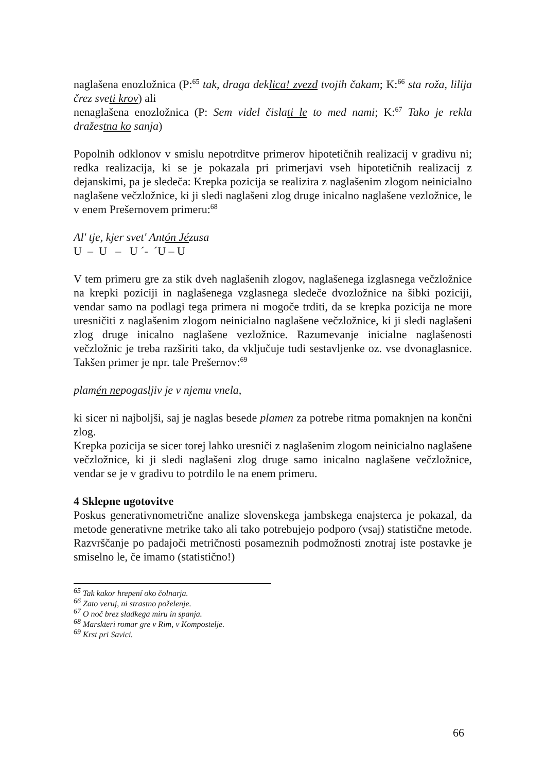naglašena enozložnica (P:<sup>65</sup> tak, draga deklica! zvezd tvojih čakam; K:<sup>66</sup> sta roža, lilija črez sveti krov) ali
nenaglašena enozložnica (P: Sem videl čislati le to med nami; K:<sup>67</sup> Tako je rekla dražestna ko sanja)
Popolnih odklonov v smislu nepotrditve primerov hipotetičnih realizacij v gradivu ni; redka realizacija, ki se je pokazala pri primerjavi vseh hipotetičnih realizacij z dejanskimi, pa je sledeča: Krepka pozicija se realizira z naglašenim zlogom neinicialno naglašene večzložnice, ki ji sledi naglašeni zlog druge inicalno naglašene vezložnice, le v enem Prešernovem primeru:<sup>68</sup>
Al' tje, kjer svet' Antón Jézusa
U – U – U ´- ´U – U
V tem primeru gre za stik dveh naglašenih zlogov, naglašenega izglasnega večzložnice na krepki poziciji in naglašenega vzglasnega sledeče dvozložnice na šibki poziciji, vendar samo na podlagi tega primera ni mogoče trditi, da se krepka pozicija ne more uresničiti z naglašenim zlogom neinicialno naglašene večzložnice, ki ji sledi naglašeni zlog druge inicalno naglašene vezložnice. Razumevanje inicialne naglašenosti večzložnic je treba razširiti tako, da vključuje tudi sestavljenke oz. vse dvonaglasnice. Takšen primer je npr. tale Prešernov:<sup>69</sup>
plamén nepogasljiv je v njemu vnela,
ki sicer ni najboljši, saj je naglas besede plamen za potrebe ritma pomaknjen na končni zlog.
Krepka pozicija se sicer torej lahko uresniči z naglašenim zlogom neinicialno naglašene večzložnice, ki ji sledi naglašeni zlog druge samo inicalno naglašene večzložnice, vendar se je v gradivu to potrdilo le na enem primeru.
4 Sklepne ugotovitve
Poskus generativnometrične analize slovenskega jambskega enajsterca je pokazal, da metode generativne metrike tako ali tako potrebujejo podporo (vsaj) statistične metode. Razvrščanje po padajoči metričnosti posameznih podmožnosti znotraj iste postavke je smiselno le, če imamo (statistično!)
<sup>65</sup> Tak kakor hrepení oko čolnarja.
<sup>66</sup> Zato veruj, ni strastno poželenje.
<sup>67</sup> O noč brez sladkega miru in spanja.
<sup>68</sup> Marskteri romar gre v Rim, v Kompostelje.
<sup>69</sup> Krst pri Savici.
66